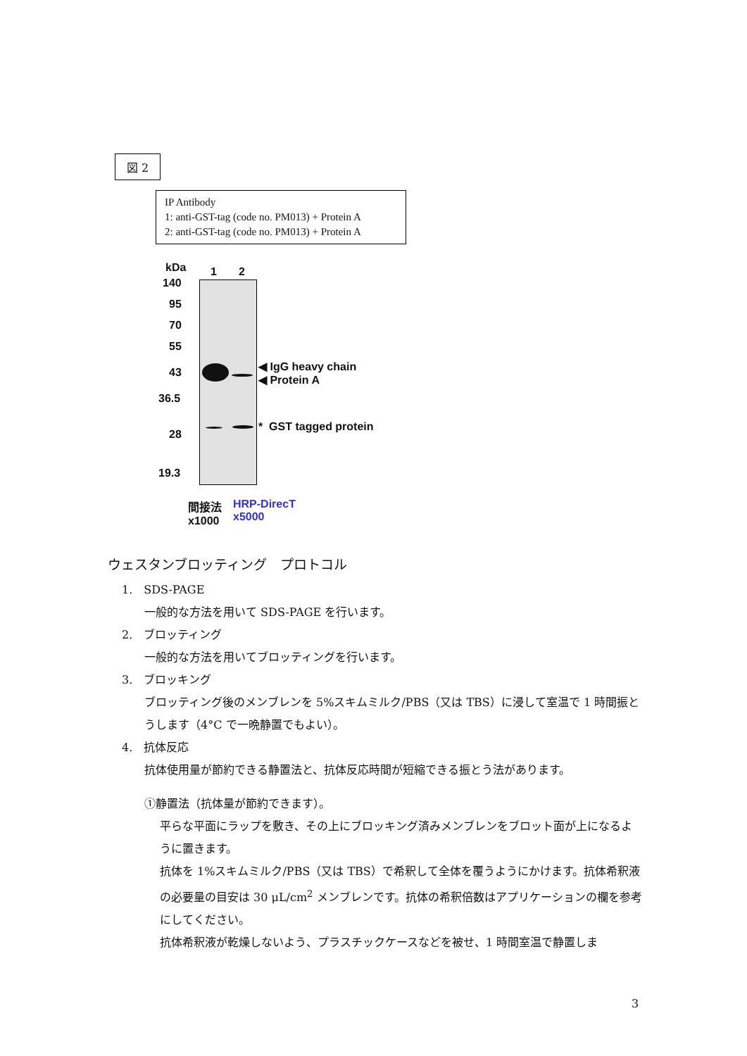図 2
IP Antibody
1: anti-GST-tag (code no. PM013) + Protein A
2: anti-GST-tag (code no. PM013) + Protein A
kDa 1 2
140
95
70
55
43
36.5
28
19.3
◀ IgG heavy chain
◀ Protein A
* GST tagged protein
間接法
x1000
HRP-DirecT
x5000
ウェスタンブロッティング　プロトコル
1.　SDS-PAGE
一般的な方法を用いて SDS-PAGE を行います。
2.　ブロッティング
一般的な方法を用いてブロッティングを行います。
3.　ブロッキング
ブロッティング後のメンブレンを 5%スキムミルク/PBS（又は TBS）に浸して室温で 1 時間振とうします（4°C で一晩静置でもよい）。
4.　抗体反応
抗体使用量が節約できる静置法と、抗体反応時間が短縮できる振とう法があります。
①静置法（抗体量が節約できます）。
平らな平面にラップを敷き、その上にブロッキング済みメンブレンをブロット面が上になるように置きます。
抗体を 1%スキムミルク/PBS（又は TBS）で希釈して全体を覆うようにかけます。抗体希釈液の必要量の目安は 30 μL/cm<sup>2</sup> メンブレンです。抗体の希釈倍数はアプリケーションの欄を参考にしてください。
抗体希釈液が乾燥しないよう、プラスチックケースなどを被せ、1 時間室温で静置しま
3